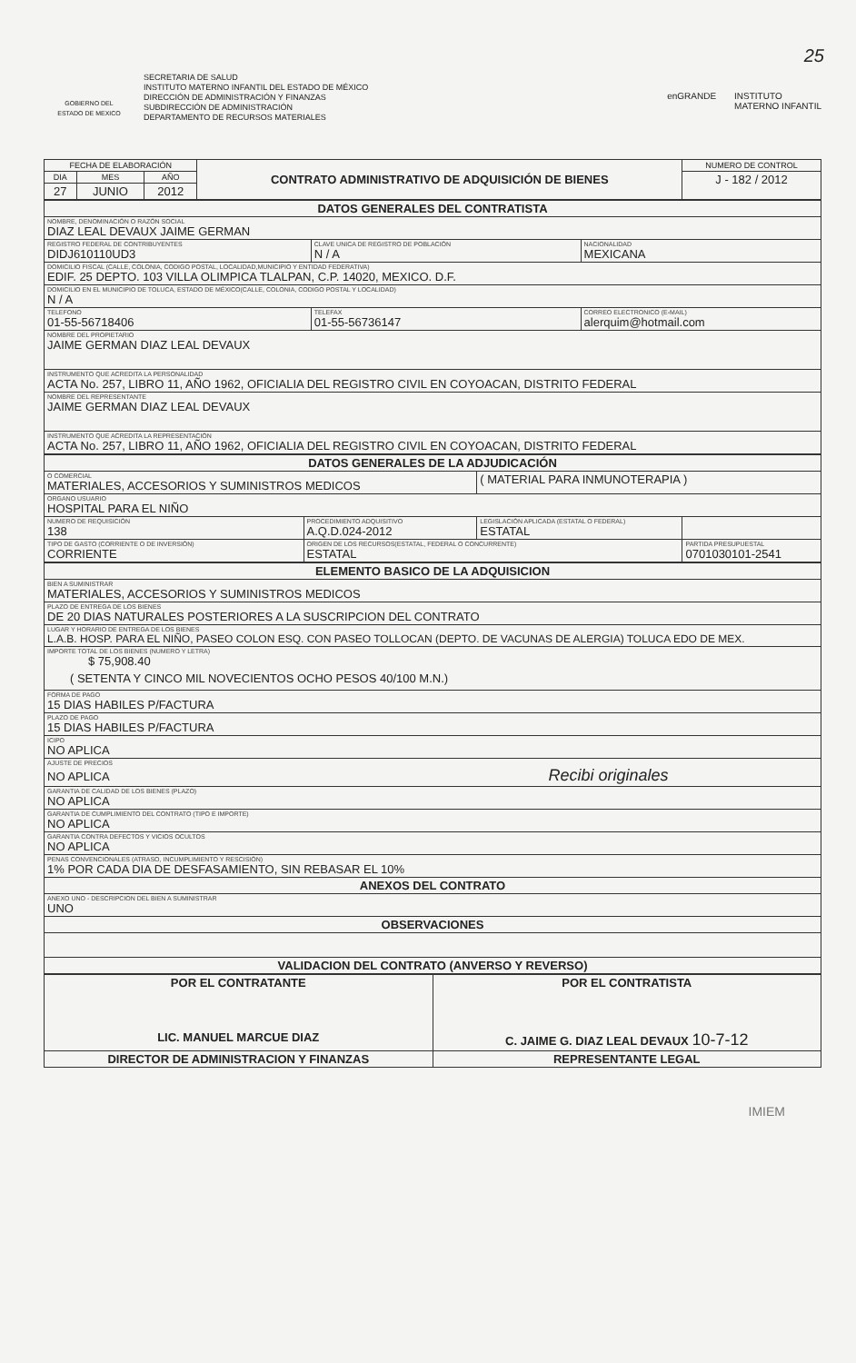25
GOBIERNO DEL
ESTADO DE MEXICO
SECRETARIA DE SALUD
INSTITUTO MATERNO INFANTIL DEL ESTADO DE MÉXICO
DIRECCIÓN DE ADMINISTRACIÓN Y FINANZAS
SUBDIRECCIÓN DE ADMINISTRACIÓN
DEPARTAMENTO DE RECURSOS MATERIALES
enGRANDE INSTITUTO
MATERNO INFANTIL
| FECHA DE ELABORACIÓN | | | CONTRATO ADMINISTRATIVO DE ADQUISICIÓN DE BIENES | NUMERO DE CONTROL |
| DIA | MES | AÑO | | J - 182 / 2012 |
| 27 | JUNIO | 2012 | | |
| DATOS GENERALES DEL CONTRATISTA | | |
| NOMBRE, DENOMINACIÓN O RAZÓN SOCIAL DIAZ LEAL DEVAUX JAIME GERMAN | | |
| REGISTRO FEDERAL DE CONTRIBUYENTES DIDJ610110UD3 | CLAVE UNICA DE REGISTRO DE POBLACIÓN N / A | NACIONALIDAD MEXICANA |
| DOMICILIO FISCAL (CALLE, COLONIA, CODIGO POSTAL, LOCALIDAD,MUNICIPIO Y ENTIDAD FEDERATIVA) EDIF. 25 DEPTO. 103 VILLA OLIMPICA TLALPAN, C.P. 14020, MEXICO. D.F. | | |
| DOMICILIO EN EL MUNICIPIO DE TOLUCA, ESTADO DE MÉXICO(CALLE, COLONIA, CODIGO POSTAL Y LOCALIDAD) N / A | | |
| TELEFONO 01-55-56718406 | TELEFAX 01-55-56736147 | CORREO ELECTRONICO (E-MAIL) alerquim@hotmail.com |
| NOMBRE DEL PROPIETARIO JAIME GERMAN DIAZ LEAL DEVAUX | | |
| INSTRUMENTO QUE ACREDITA LA PERSONALIDAD ACTA No. 257, LIBRO 11, AÑO 1962, OFICIALIA DEL REGISTRO CIVIL EN COYOACAN, DISTRITO FEDERAL | | |
| NOMBRE DEL REPRESENTANTE JAIME GERMAN DIAZ LEAL DEVAUX | | |
| INSTRUMENTO QUE ACREDITA LA REPRESENTACIÓN ACTA No. 257, LIBRO 11, AÑO 1962, OFICIALIA DEL REGISTRO CIVIL EN COYOACAN, DISTRITO FEDERAL | | |
| DATOS GENERALES DE LA ADJUDICACIÓN | | | |
| O COMERCIAL MATERIALES, ACCESORIOS Y SUMINISTROS MEDICOS | | ( MATERIAL PARA INMUNOTERAPIA ) | |
| ORGANO USUARIO HOSPITAL PARA EL NIÑO | | | |
| NUMERO DE REQUISICIÓN 138 | PROCEDIMIENTO ADQUISITIVO A.Q.D.024-2012 | LEGISLACIÓN APLICADA (ESTATAL O FEDERAL) ESTATAL | |
| TIPO DE GASTO (CORRIENTE O DE INVERSIÓN) CORRIENTE | ORIGEN DE LOS RECURSOS(ESTATAL, FEDERAL O CONCURRENTE) ESTATAL | | PARTIDA PRESUPUESTAL 0701030101-2541 |
| ELEMENTO BASICO DE LA ADQUISICION |
| BIEN A SUMINISTRAR MATERIALES, ACCESORIOS Y SUMINISTROS MEDICOS |
| PLAZO DE ENTREGA DE LOS BIENES DE 20 DIAS NATURALES POSTERIORES A LA SUSCRIPCION DEL CONTRATO |
| LUGAR Y HORARIO DE ENTREGA DE LOS BIENES L.A.B. HOSP. PARA EL NIÑO, PASEO COLON ESQ. CON PASEO TOLLOCAN (DEPTO. DE VACUNAS DE ALERGIA) TOLUCA EDO DE MEX. |
| IMPORTE TOTAL DE LOS BIENES (NUMERO Y LETRA) $ 75,908.40 ( SETENTA Y CINCO MIL NOVECIENTOS OCHO PESOS 40/100 M.N.) |
| FORMA DE PAGO 15 DIAS HABILES P/FACTURA |
| PLAZO DE PAGO 15 DIAS HABILES P/FACTURA |
| ICIPO NO APLICA |
| AJUSTE DE PRECIOS NO APLICA Recibi originales |
| GARANTIA DE CALIDAD DE LOS BIENES (PLAZO) NO APLICA |
| GARANTIA DE CUMPLIMIENTO DEL CONTRATO (TIPO E IMPORTE) NO APLICA |
| GARANTIA CONTRA DEFECTOS Y VICIOS OCULTOS NO APLICA |
| PENAS CONVENCIONALES (ATRASO, INCUMPLIMIENTO Y RESCISIÓN) 1% POR CADA DIA DE DESFASAMIENTO, SIN REBASAR EL 10% |
| ANEXOS DEL CONTRATO |
| ANEXO UNO - DESCRIPCION DEL BIEN A SUMINISTRAR UNO |
| OBSERVACIONES |
| VALIDACION DEL CONTRATO (ANVERSO Y REVERSO) |
| POR EL CONTRATANTE LIC. MANUEL MARCUE DIAZ | POR EL CONTRATISTA C. JAIME G. DIAZ LEAL DEVAUX 10-7-12 |
| DIRECTOR DE ADMINISTRACION Y FINANZAS | REPRESENTANTE LEGAL |
IMIEM